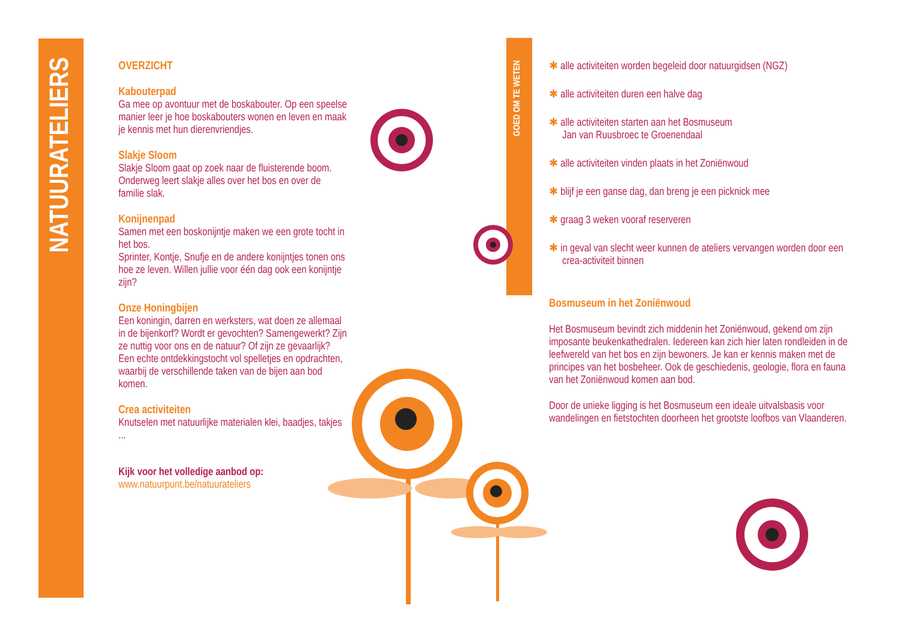NATUURATELIERS
GOED OM TE WETEN
OVERZICHT
Kabouterpad
Ga mee op avontuur met de boskabouter. Op een speelse manier leer je hoe boskabouters wonen en leven en maak je kennis met hun dierenvriendjes.
Slakje Sloom
Slakje Sloom gaat op zoek naar de fluisterende boom. Onderweg leert slakje alles over het bos en over de familie slak.
Konijnenpad
Samen met een boskonijntje maken we een grote tocht in het bos.
Sprinter, Kontje, Snufje en de andere konijntjes tonen ons hoe ze leven. Willen jullie voor één dag ook een konijntje zijn?
Onze Honingbijen
Een koningin, darren en werksters, wat doen ze allemaal in de bijenkorf? Wordt er gevochten? Samengewerkt? Zijn ze nuttig voor ons en de natuur? Of zijn ze gevaarlijk? Een echte ontdekkingstocht vol spelletjes en opdrachten, waarbij de verschillende taken van de bijen aan bod komen.
Crea activiteiten
Knutselen met natuurlijke materialen klei, baadjes, takjes ...
Kijk voor het volledige aanbod op:
www.natuurpunt.be/natuurateliers
✱ alle activiteiten worden begeleid door natuurgidsen (NGZ)
✱ alle activiteiten duren een halve dag
✱ alle activiteiten starten aan het Bosmuseum
Jan van Ruusbroec te Groenendaal
✱ alle activiteiten vinden plaats in het Zoniënwoud
✱ blijf je een ganse dag, dan breng je een picknick mee
✱ graag 3 weken vooraf reserveren
✱ in geval van slecht weer kunnen de ateliers vervangen worden door een crea-activiteit binnen
Bosmuseum in het Zoniënwoud
Het Bosmuseum bevindt zich middenin het Zoniënwoud, gekend om zijn imposante beukenkathedralen. Iedereen kan zich hier laten rondleiden in de leefwereld van het bos en zijn bewoners. Je kan er kennis maken met de principes van het bosbeheer. Ook de geschiedenis, geologie, flora en fauna van het Zoniënwoud komen aan bod.
Door de unieke ligging is het Bosmuseum een ideale uitvalsbasis voor wandelingen en fietstochten doorheen het grootste loofbos van Vlaanderen.